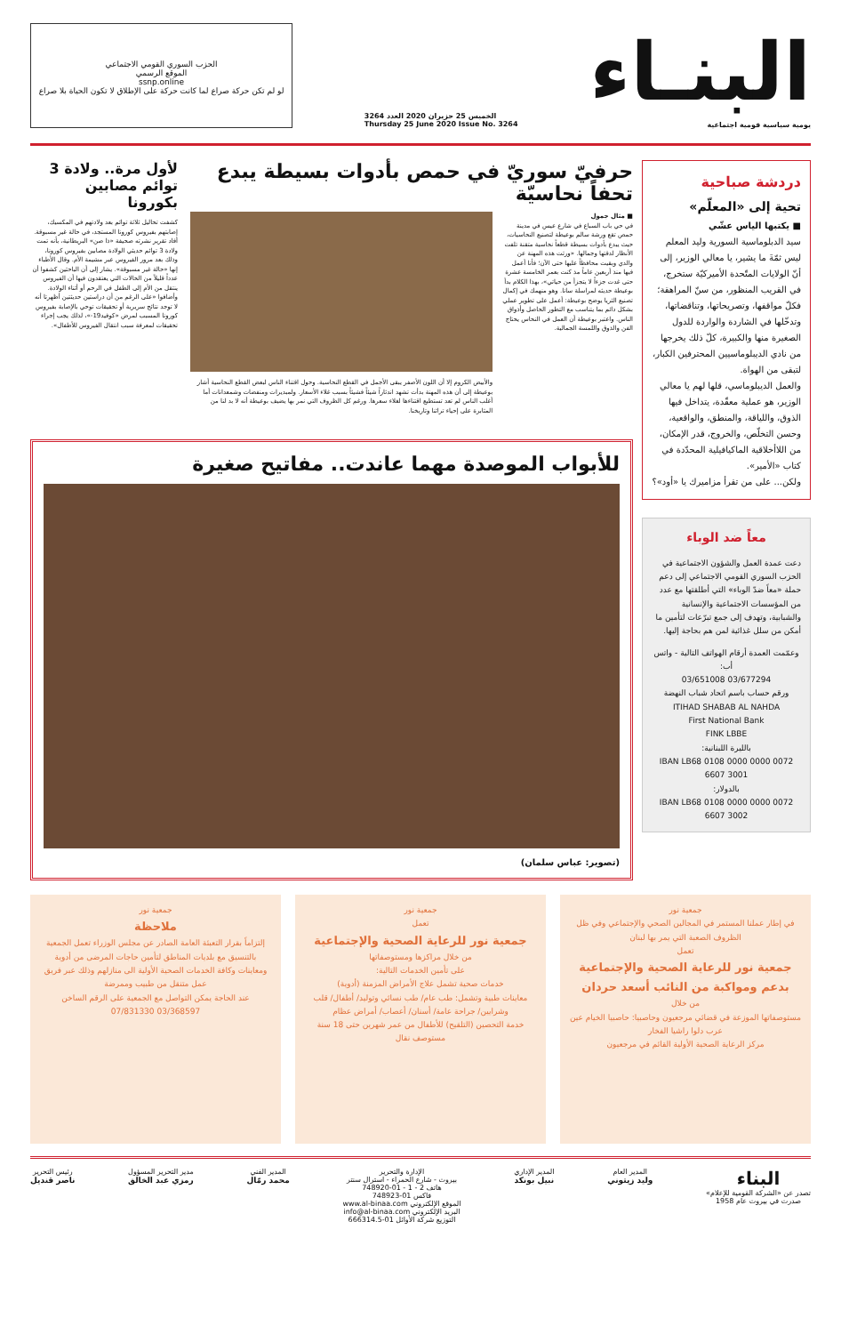البنـاء
يومية سياسية قومية اجتماعية
الخميس 25 حزيران 2020 العدد 3264
Thursday 25 June 2020 Issue No. 3264
الحزب السوري القومي الاجتماعي
الموقع الرسمي
ssnp.online
لو لم تكن حركة صراع لما كانت حركة على الإطلاق لا تكون الحياة بلا صراع
دردشة صباحية
تحية إلى «المعلّم»
■ يكتبها الياس عشّي
سيد الدبلوماسية السورية وليد المعلم
ليس ثمّةَ ما يشير، يا معالي الوزير، إلى أنّ الولايات المتّحدة الأميركيّة ستخرج، في القريب المنظور، من سنّ المراهقة؛ فكلّ مواقفها، وتصريحاتها، وتناقضاتها، وتدخّلها في الشاردة والواردة للدول الصغيرة منها والكبيرة، كلّ ذلك يخرجها من نادي الديبلوماسيين المحترفين الكبار، لتبقى من الهواة.
والعمل الديبلوماسي، قلها لهم يا معالي الوزير، هو عملية معقّدة، يتداخل فيها الذوق، واللياقة، والمنطق، والواقعية، وحسن التخلّص، والخروج، قدر الإمكان، من اللاأخلاقية الماكيافيلية المحدّدة في كتاب «الأمير».
ولكن... على من تقرأ مزاميرك يا «أود»؟
معاً ضد الوباء
دعت عمدة العمل والشؤون الاجتماعية في الحزب السوري القومي الاجتماعي إلى دعم حملة «معاً ضدّ الوباء» التي أطلقتها مع عدد من المؤسسات الاجتماعية والإنسانية والشبابية، وتهدف إلى جمع تبرّعات لتأمين ما أمكن من سلل غذائية لمن هم بحاجة إليها.
وعمّمت العمدة أرقام الهواتف التالية - واتس أب:
03/677294 03/651008
ورقم حساب باسم اتحاد شباب النهضة
ITIHAD SHABAB AL NAHDA
First National Bank
FINK LBBE
بالليرة اللبنانية:
IBAN LB68 0108 0000 0000 0072 6607 3001
بالدولار:
IBAN LB68 0108 0000 0000 0072 6607 3002
حرفيّ سوريّ في حمص بأدوات بسيطة يبدع تحفاً نحاسيّة
■ مثال جمول
في حي باب السباع في شارع عيس في مدينة حمص تقع ورشة سالم بوعيطة لتصنيع النحاسيات، حيث يبدع بأدوات بسيطة قطعاً نحاسية متقنة تلفت الأنظار لدقتها وجمالها. «ورثت هذه المهنة عن والدي وبقيت محافظاً عليها حتى الآن؛ فأنا أعمل فيها منذ أربعين عاماً مذ كنت بعمر الخامسة عشرة حتى غدت جزءاً لا يتجزأ من حياتي»، بهذا الكلام بدأ بوعيطة حديثه لمراسلة سانا. وهو منهمك في إكمال تصنيع الثريا يوضح بوعيطة: أعمل على تطوير عملي بشكل دائم بما يتناسب مع التطور الحاصل وأذواق الناس. واعتبر بوعيطة أن العمل في النحاس يحتاج الفن والذوق واللمسة الجمالية.
والأبيض الكروم إلا أن اللون الأصفر يبقى الأجمل في القطع النحاسية. وحول اقتناء الناس لبعض القطع النحاسية أشار بوعيطة إلى أن هذه المهنة بدأت تشهد اندثاراً شيئاً فشيئاً بسبب غلاء الأسعار. ولمبديرات ومنفضات وشمعدانات أما أغلب الناس لم تعد تستطيع اقتناءها لغلاء سعرها. ورغم كل الظروف التي نمر بها يضيف بوعيطة أنه لا بد لنا من المثابرة على إحياء تراثنا وتاريخنا.
لأول مرة.. ولادة 3 توائم مصابين بكورونا
كشفت تحاليل ثلاثة توائم بعد ولادتهم في المكسيك، إصابتهم بفيروس كورونا المستجد، في حالة غير مسبوقة. أفاد تقرير نشرته صحيفة «ذا صن» البريطانية، بأنه تمت ولادة 3 توائم حديثي الولادة مصابين بفيروس كورونا، وذلك بعد مرور الفيروس عبر مشيمة الأم. وقال الأطباء إنها «حالة غير مسبوقة». يشار إلى أن الباحثين كشفوا أن عدداً قليلاً من الحالات التي يعتقدون فيها أن الفيروس ينتقل من الأم إلى الطفل في الرحم أو أثناء الولادة. وأضافوا «على الرغم من أن دراستين حديثتين أظهرتا أنه لا توجد نتائج سريرية أو تحقيقات توحي بالإصابة بفيروس كورونا المسبب لمرض «كوفيد19-»، لذلك يجب إجراء تحقيقات لمعرفة سبب انتقال الفيروس للأطفال».
للأبواب الموصدة مهما عاندت.. مفاتيح صغيرة
(تصوير: عباس سلمان)
جمعية نور
في إطار عملنا المستمر في المجالين الصحي والإجتماعي وفي ظل الظروف الصعبة التي يمر بها لبنان
تعمل
جمعية نور للرعاية الصحية والإجتماعية بدعم ومواكبة من النائب أسعد حردان
من خلال
مستوصفاتها الموزعة في قضائي مرجعيون وحاصبيا: حاصبيا الخيام عين عرب دلوا راشيا الفخار
مركز الرعاية الصحية الأولية القائم في مرجعيون
جمعية نور
تعمل
جمعية نور للرعاية الصحية والإجتماعية
من خلال مراكزها ومستوصفاتها
على تأمين الخدمات التالية:
خدمات صحية تشمل علاج الأمراض المزمنة (أدوية)
معاينات طبية وتشمل: طب عام/ طب نسائي وتوليد/ أطفال/ قلب وشرايين/ جراحة عامة/ أسنان/ أعصاب/ أمراض عظام
خدمة التحصين (التلقيح) للأطفال من عمر شهرين حتى 18 سنة
مستوصف نقال
جمعية نور
ملاحظة
إلتزاماً بقرار التعبئة العامة الصادر عن مجلس الوزراء تعمل الجمعية بالتنسيق مع بلديات المناطق لتأمين حاجات المرضى من أدوية ومعاينات وكافة الخدمات الصحية الأولية الى منازلهم وذلك عبر فريق عمل متنقل من طبيب وممرضة
عند الحاجة يمكن التواصل مع الجمعية على الرقم الساخن
03/368597 07/831330
البناء
تصدر عن «الشركة القومية للإعلام»
صدرت في بيروت عام 1958
المدير العام
وليد زيتوني
المدير الإداري
نبيل بونكد
الإدارة والتحرير
بيروت - شارع الحمراء - استرال سنتر
هاتف 2 - 1 - 01-748920
فاكس 01-748923
الموقع الإلكتروني www.al-binaa.com
البريد الإلكتروني info@al-binaa.com
التوزيع شركة الأوائل 01-666314.5
المدير الفني
محمد رمّال
مدير التحرير المسؤول
رمزي عبد الخالق
رئيس التحرير
ناصر قنديل